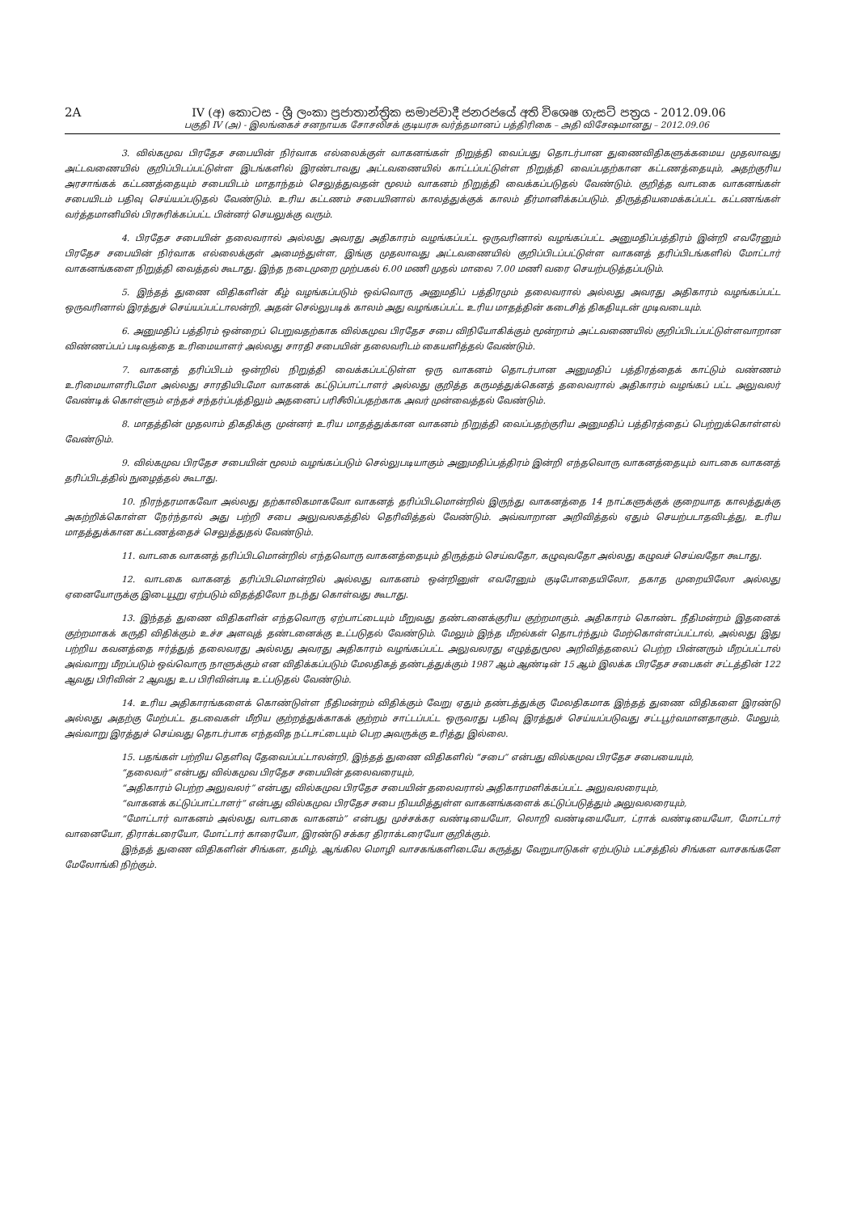2A IV (අ) කොටස - ශ්‍රී ලංකා ප්‍රජාතාන්ත්‍රික සමාජවාදී ජනරජයේ අති විශෙෂ ගැසට් පත්‍රය - 2012.09.06
பகுதி IV (அ) - இலங்கைச் சனநாயக சோசலிசக் குடியரசு வர்த்தமானப் பத்திரிகை – அதி விசேஷமானது – 2012.09.06
3. வில்கமுவ பிரதேச சபையின் நிர்வாக எல்லைக்குள் வாகனங்கள் நிறுத்தி வைப்பது தொடர்பான துணைவிதிகளுக்கமைய முதலாவது அட்டவணையில் குறிப்பிடப்பட்டுள்ள இடங்களில் இரண்டாவது அட்டவணையில் காட்டப்பட்டுள்ள நிறுத்தி வைப்பதற்கான கட்டணத்தையும், அதற்குரிய அரசாங்கக் கட்டணத்தையும் சபையிடம் மாதாந்தம் செலுத்துவதன் மூலம் வாகனம் நிறுத்தி வைக்கப்படுதல் வேண்டும். குறித்த வாடகை வாகனங்கள் சபையிடம் பதிவு செய்யப்படுதல் வேண்டும். உரிய கட்டணம் சபையினால் காலத்துக்குக் காலம் தீர்மானிக்கப்படும். திருத்தியமைக்கப்பட்ட கட்டணங்கள் வர்த்தமானியில் பிரசுரிக்கப்பட்ட பின்னர் செயலுக்கு வரும்.
4. பிரதேச சபையின் தலைவரால் அல்லது அவரது அதிகாரம் வழங்கப்பட்ட ஒருவரினால் வழங்கப்பட்ட அனுமதிப்பத்திரம் இன்றி எவரேனும் பிரதேச சபையின் நிர்வாக எல்லைக்குள் அமைந்துள்ள, இங்கு முதலாவது அட்டவணையில் குறிப்பிடப்பட்டுள்ள வாகனத் தரிப்பிடங்களில் மோட்டார் வாகனங்களை நிறுத்தி வைத்தல் கூடாது. இந்த நடைமுறை முற்பகல் 6.00 மணி முதல் மாலை 7.00 மணி வரை செயற்படுத்தப்படும்.
5. இந்தத் துணை விதிகளின் கீழ் வழங்கப்படும் ஒவ்வொரு அனுமதிப் பத்திரமும் தலைவரால் அல்லது அவரது அதிகாரம் வழங்கப்பட்ட ஒருவரினால் இரத்துச் செய்யப்பட்டாலன்றி, அதன் செல்லுபடிக் காலம் அது வழங்கப்பட்ட உரிய மாதத்தின் கடைசித் திகதியுடன் முடிவடையும்.
6. அனுமதிப் பத்திரம் ஒன்றைப் பெறுவதற்காக வில்கமுவ பிரதேச சபை விநியோகிக்கும் மூன்றாம் அட்டவணையில் குறிப்பிடப்பட்டுள்ளவாறான விண்ணப்பப் படிவத்தை உரிமையாளர் அல்லது சாரதி சபையின் தலைவரிடம் கையளித்தல் வேண்டும்.
7. வாகனத் தரிப்பிடம் ஒன்றில் நிறுத்தி வைக்கப்பட்டுள்ள ஒரு வாகனம் தொடர்பான அனுமதிப் பத்திரத்தைக் காட்டும் வண்ணம் உரிமையாளரிடமோ அல்லது சாரதியிடமோ வாகனக் கட்டுப்பாட்டாளர் அல்லது குறித்த கருமத்துக்கெனத் தலைவரால் அதிகாரம் வழங்கப் பட்ட அலுவலர் வேண்டிக் கொள்ளும் எந்தச் சந்தர்ப்பத்திலும் அதனைப் பரிசீலிப்பதற்காக அவர் முன்வைத்தல் வேண்டும்.
8. மாதத்தின் முதலாம் திகதிக்கு முன்னர் உரிய மாதத்துக்கான வாகனம் நிறுத்தி வைப்பதற்குரிய அனுமதிப் பத்திரத்தைப் பெற்றுக்கொள்ளல் வேண்டும்.
9. வில்கமுவ பிரதேச சபையின் மூலம் வழங்கப்படும் செல்லுபடியாகும் அனுமதிப்பத்திரம் இன்றி எந்தவொரு வாகனத்தையும் வாடகை வாகனத் தரிப்பிடத்தில் நுழைத்தல் கூடாது.
10. நிரந்தரமாகவோ அல்லது தற்காலிகமாகவோ வாகனத் தரிப்பிடமொன்றில் இருந்து வாகனத்தை 14 நாட்களுக்குக் குறையாத காலத்துக்கு அகற்றிக்கொள்ள நேர்ந்தால் அது பற்றி சபை அலுவலகத்தில் தெரிவித்தல் வேண்டும். அவ்வாறான அறிவித்தல் ஏதும் செயற்படாதவிடத்து, உரிய மாதத்துக்கான கட்டணத்தைச் செலுத்துதல் வேண்டும்.
11. வாடகை வாகனத் தரிப்பிடமொன்றில் எந்தவொரு வாகனத்தையும் திருத்தம் செய்வதோ, கழுவுவதோ அல்லது கழுவச் செய்வதோ கூடாது.
12. வாடகை வாகனத் தரிப்பிடமொன்றில் அல்லது வாகனம் ஒன்றினுள் எவரேனும் குடிபோதையிலோ, தகாத முறையிலோ அல்லது ஏனையோருக்கு இடையூறு ஏற்படும் விதத்திலோ நடந்து கொள்வது கூடாது.
13. இந்தத் துணை விதிகளின் எந்தவொரு ஏற்பாட்டையும் மீறுவது தண்டனைக்குரிய குற்றமாகும். அதிகாரம் கொண்ட நீதிமன்றம் இதனைக் குற்றமாகக் கருதி விதிக்கும் உச்ச அளவுத் தண்டனைக்கு உட்படுதல் வேண்டும். மேலும் இந்த மீறல்கள் தொடர்ந்தும் மேற்கொள்ளப்பட்டால், அல்லது இது பற்றிய கவனத்தை ஈர்த்துத் தலைவரது அல்லது அவரது அதிகாரம் வழங்கப்பட்ட அலுவலரது எழுத்துமூல அறிவித்தலைப் பெற்ற பின்னரும் மீறப்பட்டால் அவ்வாறு மீறப்படும் ஒவ்வொரு நாளுக்கும் என விதிக்கப்படும் மேலதிகத் தண்டத்துக்கும் 1987 ஆம் ஆண்டின் 15 ஆம் இலக்க பிரதேச சபைகள் சட்டத்தின் 122 ஆவது பிரிவின் 2 ஆவது உப பிரிவின்படி உட்படுதல் வேண்டும்.
14. உரிய அதிகாரங்களைக் கொண்டுள்ள நீதிமன்றம் விதிக்கும் வேறு ஏதும் தண்டத்துக்கு மேலதிகமாக இந்தத் துணை விதிகளை இரண்டு அல்லது அதற்கு மேற்பட்ட தடவைகள் மீறிய குற்றத்துக்காகக் குற்றம் சாட்டப்பட்ட ஒருவரது பதிவு இரத்துச் செய்யப்படுவது சட்டபூர்வமானதாகும். மேலும், அவ்வாறு இரத்துச் செய்வது தொடர்பாக எந்தவித நட்டஈட்டையும் பெற அவருக்கு உரித்து இல்லை.
15. பதங்கள் பற்றிய தெளிவு தேவைப்பட்டாலன்றி, இந்தத் துணை விதிகளில் “சபை” என்பது வில்கமுவ பிரதேச சபையையும்,
“தலைவர்” என்பது வில்கமுவ பிரதேச சபையின் தலைவரையும்,
“அதிகாரம் பெற்ற அலுவலர்” என்பது வில்கமுவ பிரதேச சபையின் தலைவரால் அதிகாரமளிக்கப்பட்ட அலுவலரையும்,
“வாகனக் கட்டுப்பாட்டாளர்” என்பது வில்கமுவ பிரதேச சபை நியமித்துள்ள வாகனங்களைக் கட்டுப்படுத்தும் அலுவலரையும்,
“மோட்டார் வாகனம் அல்லது வாடகை வாகனம்” என்பது முச்சக்கர வண்டியையோ, லொறி வண்டியையோ, ட்ராக் வண்டியையோ, மோட்டார் வானையோ, திராக்டரையோ, மோட்டார் காரையோ, இரண்டு சக்கர திராக்டரையோ குறிக்கும்.
இந்தத் துணை விதிகளின் சிங்கள, தமிழ், ஆங்கில மொழி வாசகங்களிடையே கருத்து வேறுபாடுகள் ஏற்படும் பட்சத்தில் சிங்கள வாசகங்களே மேலோங்கி நிற்கும்.